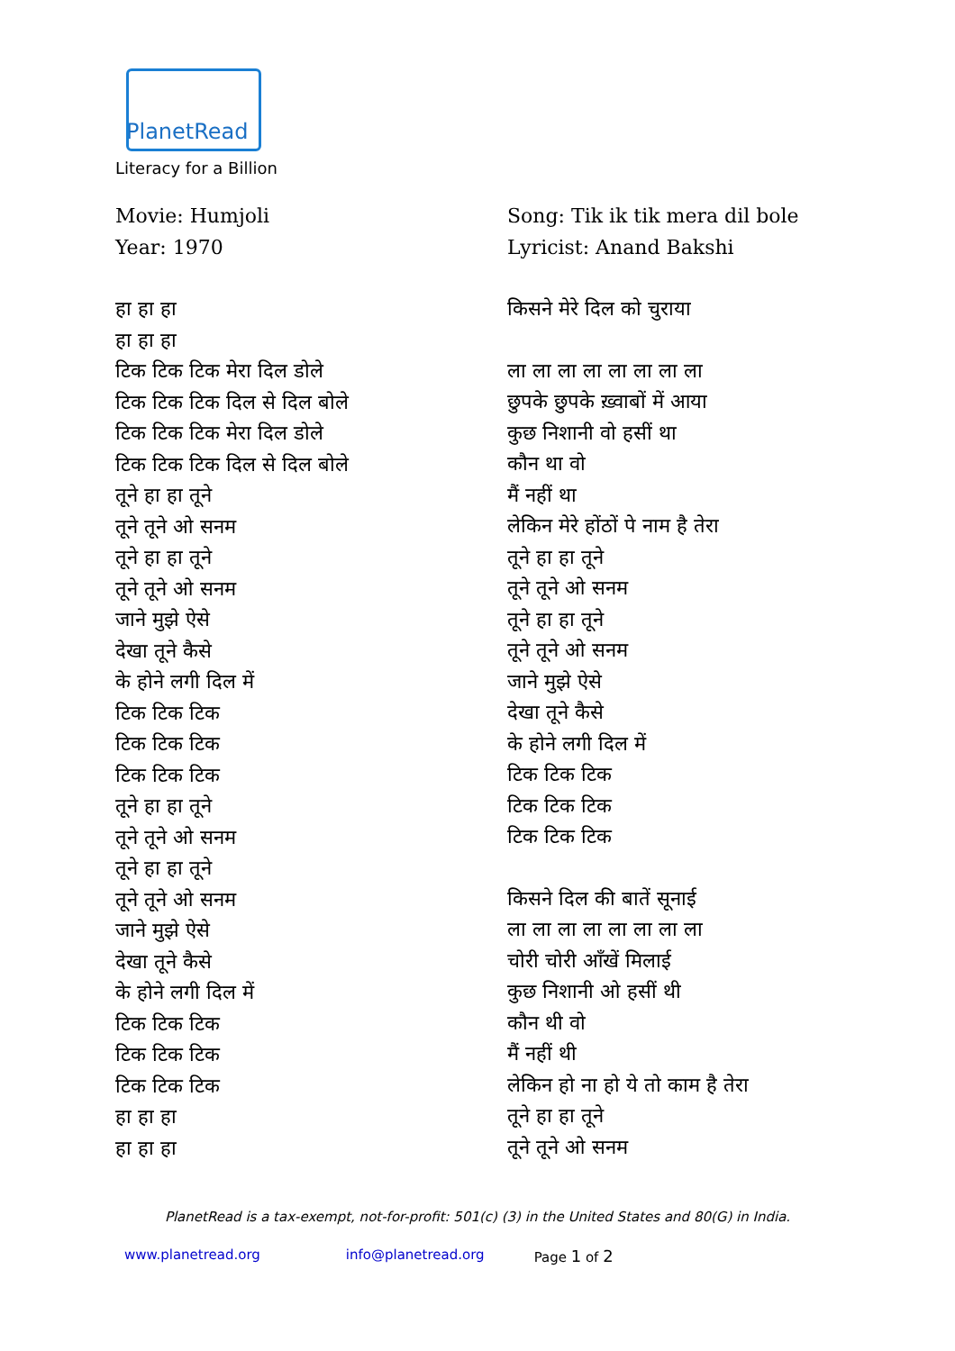PlanetRead
Literacy for a Billion
Movie: Humjoli
Year: 1970
हा हा हा
हा हा हा
टिक टिक टिक मेरा दिल डोले
टिक टिक टिक दिल से दिल बोले
टिक टिक टिक मेरा दिल डोले
टिक टिक टिक दिल से दिल बोले
तूने हा हा तूने
तूने तूने ओ सनम
तूने हा हा तूने
तूने तूने ओ सनम
जाने मुझे ऐसे
देखा तूने कैसे
के होने लगी दिल में
टिक टिक टिक
टिक टिक टिक
टिक टिक टिक
तूने हा हा तूने
तूने तूने ओ सनम
तूने हा हा तूने
तूने तूने ओ सनम
जाने मुझे ऐसे
देखा तूने कैसे
के होने लगी दिल में
टिक टिक टिक
टिक टिक टिक
टिक टिक टिक
हा हा हा
हा हा हा
Song: Tik ik tik mera dil bole
Lyricist: Anand Bakshi
किसने मेरे दिल को चुराया
ला ला ला ला ला ला ला ला
छुपके छुपके ख़्वाबों में आया
कुछ निशानी वो हसीं था
कौन था वो
मैं नहीं था
लेकिन मेरे होंठों पे नाम है तेरा
तूने हा हा तूने
तूने तूने ओ सनम
तूने हा हा तूने
तूने तूने ओ सनम
जाने मुझे ऐसे
देखा तूने कैसे
के होने लगी दिल में
टिक टिक टिक
टिक टिक टिक
टिक टिक टिक
किसने दिल की बातें सूनाई
ला ला ला ला ला ला ला ला
चोरी चोरी आँखें मिलाई
कुछ निशानी ओ हसीं थी
कौन थी वो
मैं नहीं थी
लेकिन हो ना हो ये तो काम है तेरा
तूने हा हा तूने
तूने तूने ओ सनम
PlanetRead is a tax-exempt, not-for-profit: 501(c) (3) in the United States and 80(G) in India.
www.planetread.org info@planetread.org Page 1 of 2